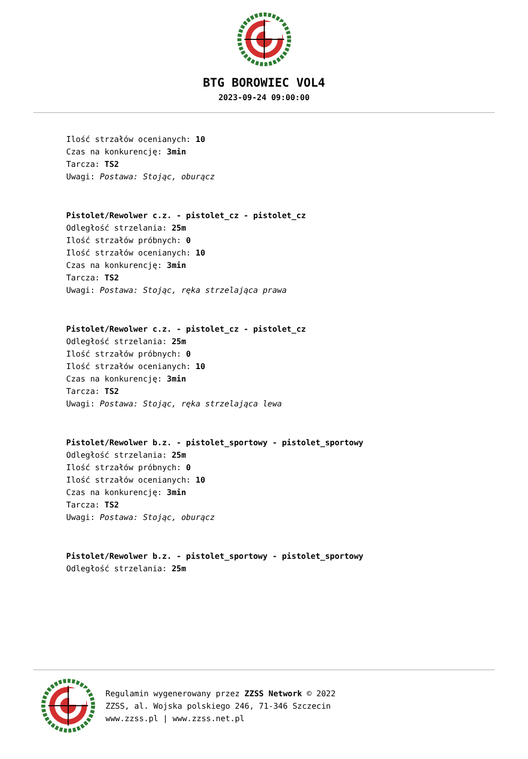BTG BOROWIEC VOL4
2023-09-24 09:00:00
Ilość strzałów ocenianych: 10
Czas na konkurencję: 3min
Tarcza: TS2
Uwagi: Postawa: Stojąc, oburącz
Pistolet/Rewolwer c.z. - pistolet_cz - pistolet_cz
Odległość strzelania: 25m
Ilość strzałów próbnych: 0
Ilość strzałów ocenianych: 10
Czas na konkurencję: 3min
Tarcza: TS2
Uwagi: Postawa: Stojąc, ręka strzelająca prawa
Pistolet/Rewolwer c.z. - pistolet_cz - pistolet_cz
Odległość strzelania: 25m
Ilość strzałów próbnych: 0
Ilość strzałów ocenianych: 10
Czas na konkurencję: 3min
Tarcza: TS2
Uwagi: Postawa: Stojąc, ręka strzelająca lewa
Pistolet/Rewolwer b.z. - pistolet_sportowy - pistolet_sportowy
Odległość strzelania: 25m
Ilość strzałów próbnych: 0
Ilość strzałów ocenianych: 10
Czas na konkurencję: 3min
Tarcza: TS2
Uwagi: Postawa: Stojąc, oburącz
Pistolet/Rewolwer b.z. - pistolet_sportowy - pistolet_sportowy
Odległość strzelania: 25m
Regulamin wygenerowany przez ZZSS Network © 2022
ZZSS, al. Wojska polskiego 246, 71-346 Szczecin
www.zzss.pl | www.zzss.net.pl